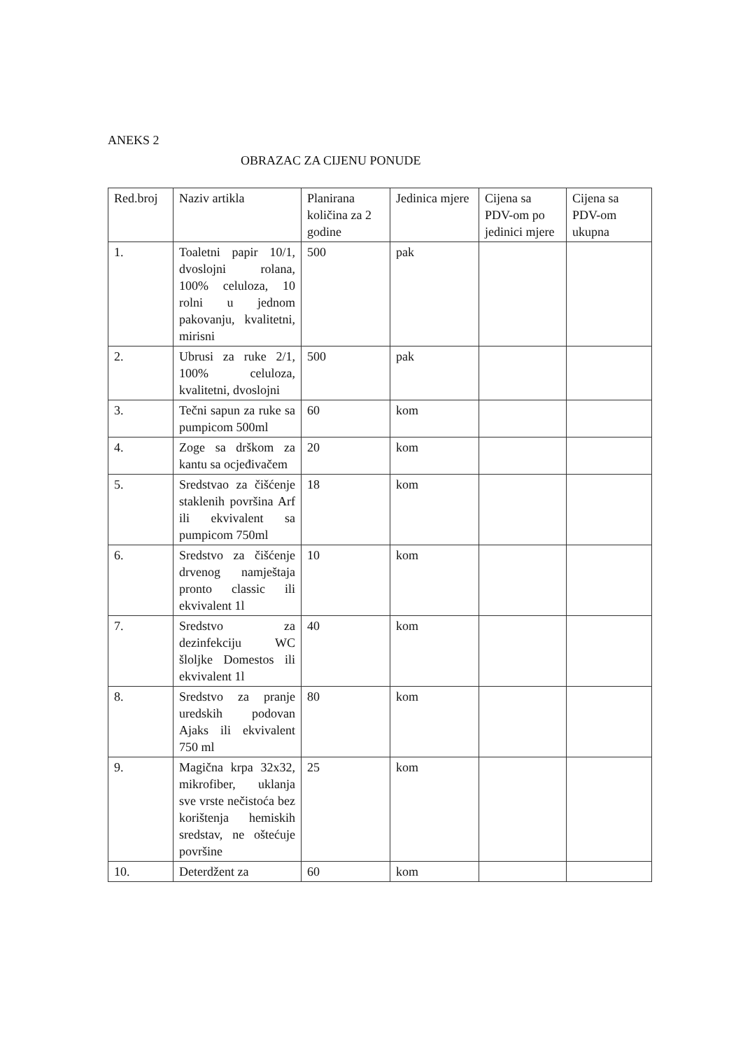ANEKS 2
OBRAZAC ZA CIJENU PONUDE
| Red.broj | Naziv artikla | Planirana količina za 2 godine | Jedinica mjere | Cijena sa PDV-om po jedinici mjere | Cijena sa PDV-om ukupna |
| 1. | Toaletni papir 10/1, dvoslojni rolana, 100% celuloza, 10 rolni u jednom pakovanju, kvalitetni, mirisni | 500 | pak | | |
| 2. | Ubrusi za ruke 2/1, 100% celuloza, kvalitetni, dvoslojni | 500 | pak | | |
| 3. | Tečni sapun za ruke sa pumpicom 500ml | 60 | kom | | |
| 4. | Zoge sa drškom za kantu sa ocjeđivačem | 20 | kom | | |
| 5. | Sredstvao za čišćenje staklenih površina Arf ili ekvivalent sa pumpicom 750ml | 18 | kom | | |
| 6. | Sredstvo za čišćenje drvenog namještaja pronto classic ili ekvivalent 1l | 10 | kom | | |
| 7. | Sredstvo za dezinfekciju WC šloljke Domestos ili ekvivalent 1l | 40 | kom | | |
| 8. | Sredstvo za pranje uredskih podovan Ajaks ili ekvivalent 750 ml | 80 | kom | | |
| 9. | Magična krpa 32x32, mikrofiber, uklanja sve vrste nečistoća bez korištenja hemiskih sredstav, ne oštećuje površine | 25 | kom | | |
| 10. | Deterdžent za | 60 | kom | | |